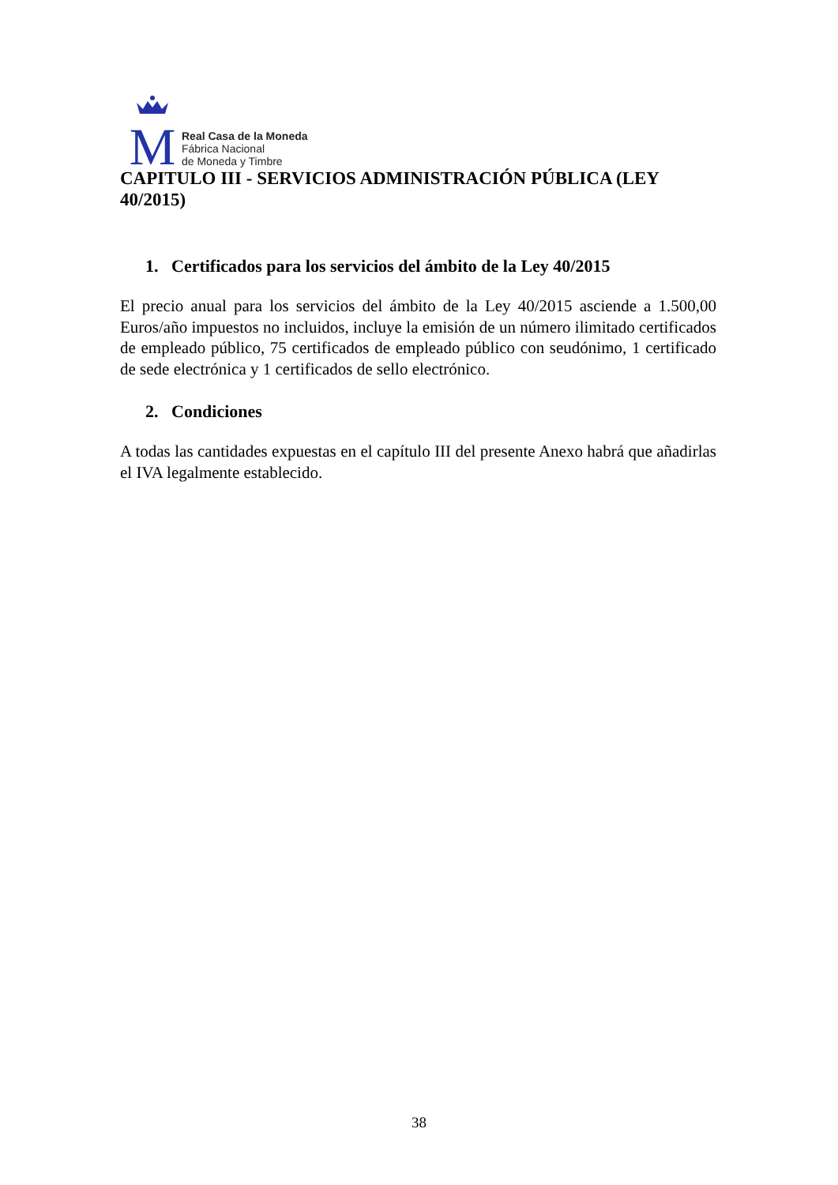M
Real Casa de la Moneda
Fábrica Nacional
de Moneda y Timbre
CAPITULO III - SERVICIOS ADMINISTRACIÓN PÚBLICA (LEY 40/2015)
1. Certificados para los servicios del ámbito de la Ley 40/2015
El precio anual para los servicios del ámbito de la Ley 40/2015 asciende a 1.500,00 Euros/año impuestos no incluidos, incluye la emisión de un número ilimitado certificados de empleado público, 75 certificados de empleado público con seudónimo, 1 certificado de sede electrónica y 1 certificados de sello electrónico.
2. Condiciones
A todas las cantidades expuestas en el capítulo III del presente Anexo habrá que añadirlas el IVA legalmente establecido.
38